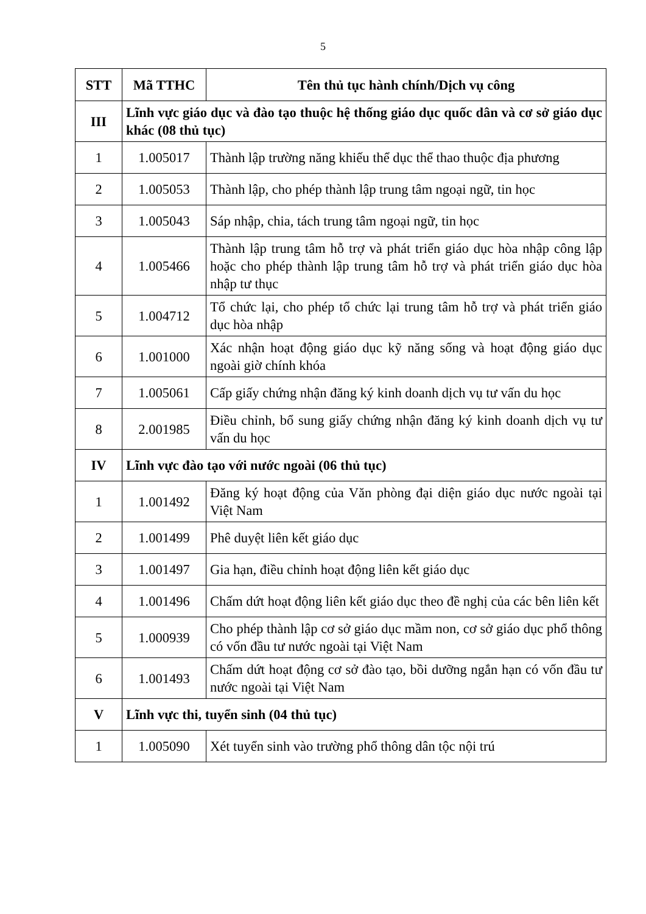5
| STT | Mã TTHC | Tên thủ tục hành chính/Dịch vụ công |
| --- | --- | --- |
| III | Lĩnh vực giáo dục và đào tạo thuộc hệ thống giáo dục quốc dân và cơ sở giáo dục khác (08 thủ tục) | |
| 1 | 1.005017 | Thành lập trường năng khiếu thể dục thể thao thuộc địa phương |
| 2 | 1.005053 | Thành lập, cho phép thành lập trung tâm ngoại ngữ, tin học |
| 3 | 1.005043 | Sáp nhập, chia, tách trung tâm ngoại ngữ, tin học |
| 4 | 1.005466 | Thành lập trung tâm hỗ trợ và phát triển giáo dục hòa nhập công lập hoặc cho phép thành lập trung tâm hỗ trợ và phát triển giáo dục hòa nhập tư thục |
| 5 | 1.004712 | Tổ chức lại, cho phép tổ chức lại trung tâm hỗ trợ và phát triển giáo dục hòa nhập |
| 6 | 1.001000 | Xác nhận hoạt động giáo dục kỹ năng sống và hoạt động giáo dục ngoài giờ chính khóa |
| 7 | 1.005061 | Cấp giấy chứng nhận đăng ký kinh doanh dịch vụ tư vấn du học |
| 8 | 2.001985 | Điều chỉnh, bổ sung giấy chứng nhận đăng ký kinh doanh dịch vụ tư vấn du học |
| IV | Lĩnh vực đào tạo với nước ngoài (06 thủ tục) | |
| 1 | 1.001492 | Đăng ký hoạt động của Văn phòng đại diện giáo dục nước ngoài tại Việt Nam |
| 2 | 1.001499 | Phê duyệt liên kết giáo dục |
| 3 | 1.001497 | Gia hạn, điều chỉnh hoạt động liên kết giáo dục |
| 4 | 1.001496 | Chấm dứt hoạt động liên kết giáo dục theo đề nghị của các bên liên kết |
| 5 | 1.000939 | Cho phép thành lập cơ sở giáo dục mầm non, cơ sở giáo dục phổ thông có vốn đầu tư nước ngoài tại Việt Nam |
| 6 | 1.001493 | Chấm dứt hoạt động cơ sở đào tạo, bồi dưỡng ngắn hạn có vốn đầu tư nước ngoài tại Việt Nam |
| V | Lĩnh vực thi, tuyển sinh (04 thủ tục) | |
| 1 | 1.005090 | Xét tuyển sinh vào trường phổ thông dân tộc nội trú |